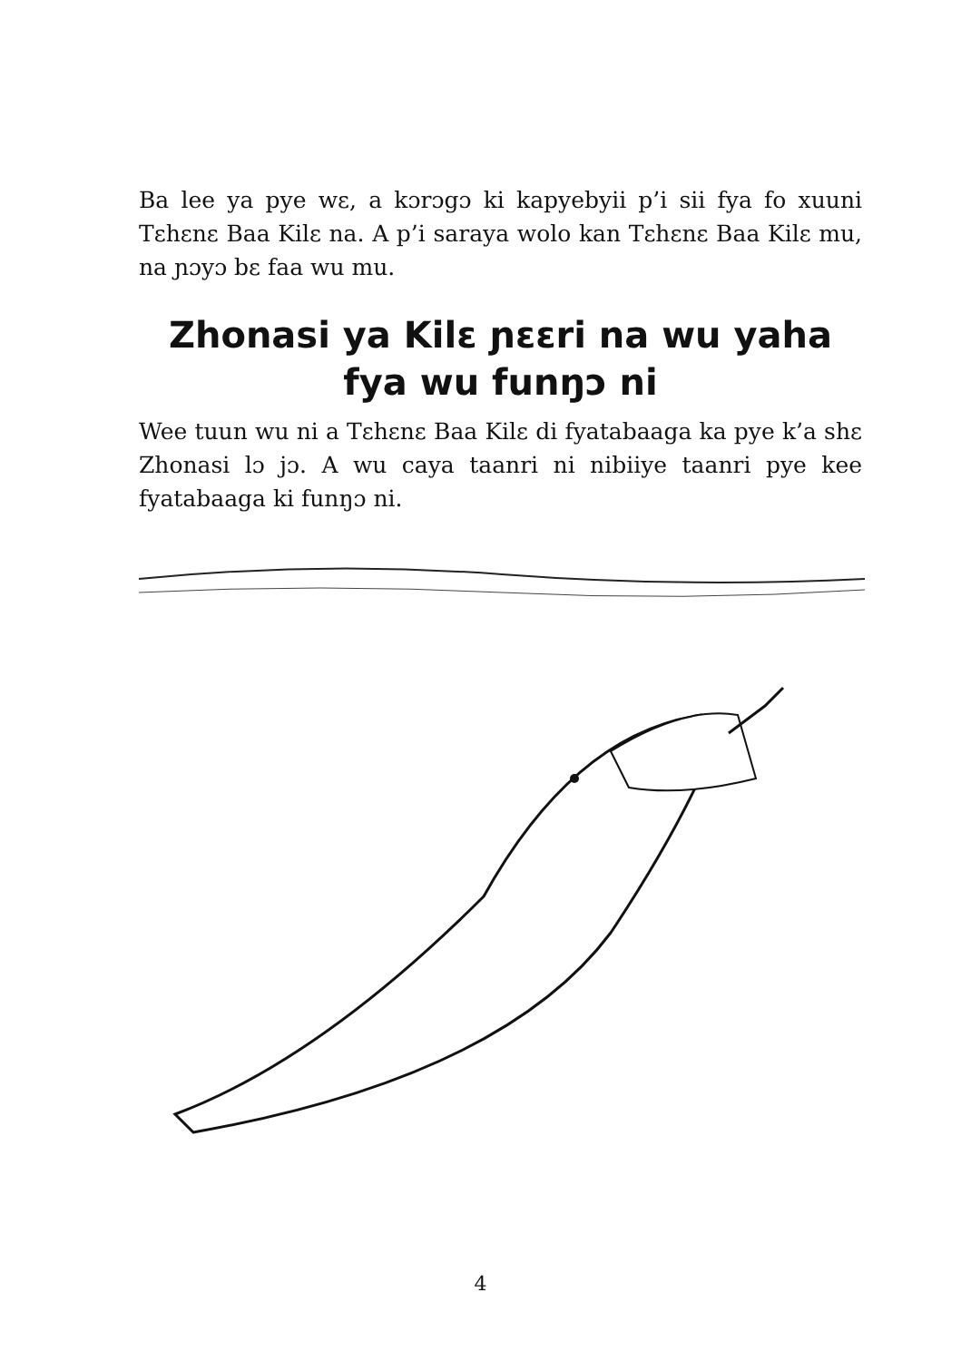Ba lee ya pye wɛ, a kɔrɔgɔ ki kapyebyii p’i sii fya fo xuuni Tɛhɛnɛ Baa Kilɛ na. A p’i saraya wolo kan Tɛhɛnɛ Baa Kilɛ mu, na ɲɔyɔ bɛ faa wu mu.
Zhonasi ya Kilɛ ɲɛɛri na wu yaha fya wu funŋɔ ni
Wee tuun wu ni a Tɛhɛnɛ Baa Kilɛ di fyatabaaga ka pye k’a shɛ Zhonasi lɔ jɔ. A wu caya taanri ni nibiiye taanri pye kee fyatabaaga ki funŋɔ ni.
4